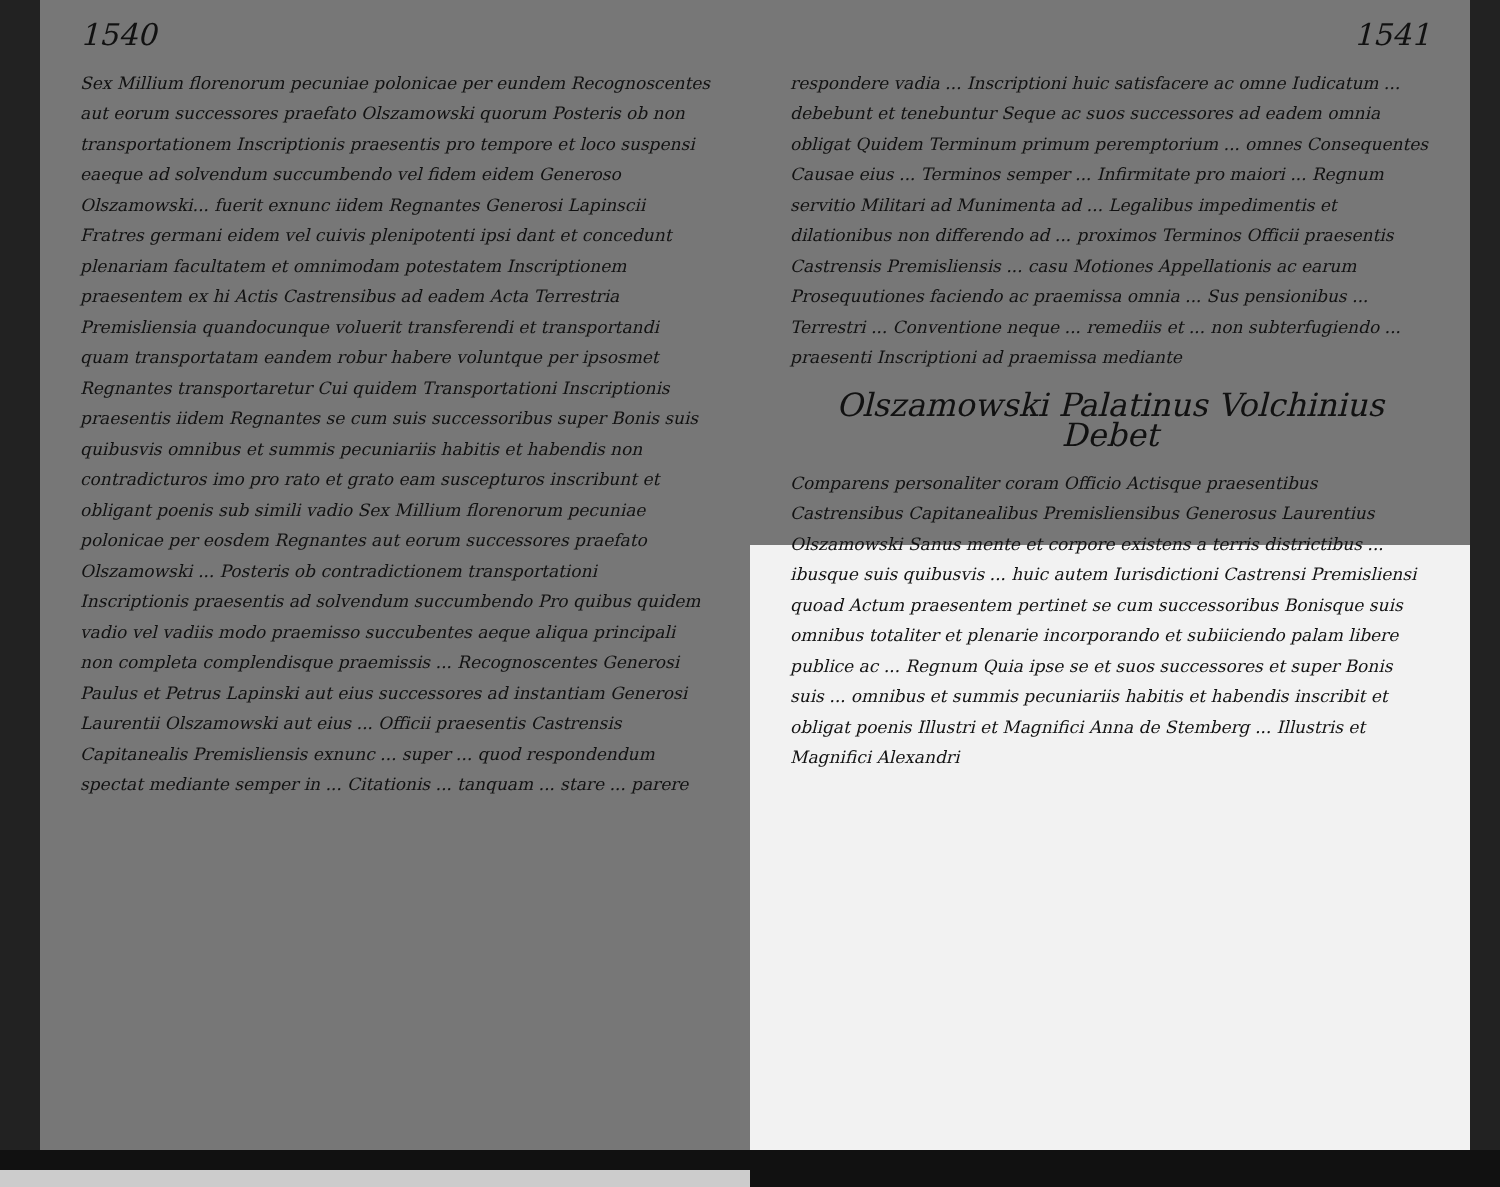1540
Sex Millium florenorum pecuniae polonicae per eundem Recognoscentes aut eorum successores praefato Olszamowski quorum Posteris ob non transportationem Inscriptionis praesentis pro tempore et loco suspensi eaeque ad solvendum succumbendo vel fidem eidem Generoso Olszamowski... fuerit exnunc iidem Regnantes Generosi Lapinscii Fratres germani eidem vel cuivis plenipotenti ipsi dant et concedunt plenariam facultatem et omnimodam potestatem Inscriptionem praesentem ex hi Actis Castrensibus ad eadem Acta Terrestria Premisliensia quandocunque voluerit transferendi et transportandi quam transportatam eandem robur habere voluntque per ipsosmet Regnantes transportaretur Cui quidem Transportationi Inscriptionis praesentis iidem Regnantes se cum suis successoribus super Bonis suis quibusvis omnibus et summis pecuniariis habitis et habendis non contradicturos imo pro rato et grato eam suscepturos inscribunt et obligant poenis sub simili vadio Sex Millium florenorum pecuniae polonicae per eosdem Regnantes aut eorum successores praefato Olszamowski ... Posteris ob contradictionem transportationi Inscriptionis praesentis ad solvendum succumbendo Pro quibus quidem vadio vel vadiis modo praemisso succubentes aeque aliqua principali non completa complendisque praemissis ... Recognoscentes Generosi Paulus et Petrus Lapinski aut eius successores ad instantiam Generosi Laurentii Olszamowski aut eius ... Officii praesentis Castrensis Capitanealis Premisliensis exnunc ... super ... quod respondendum spectat mediante semper in ... Citationis ... tanquam ... stare ... parere
1541
respondere vadia ... Inscriptioni huic satisfacere ac omne Iudicatum ... debebunt et tenebuntur Seque ac suos successores ad eadem omnia obligat Quidem Terminum primum peremptorium ... omnes Consequentes Causae eius ... Terminos semper ... Infirmitate pro maiori ... Regnum servitio Militari ad Munimenta ad ... Legalibus impedimentis et dilationibus non differendo ad ... proximos Terminos Officii praesentis Castrensis Premisliensis ... casu Motiones Appellationis ac earum Prosequutiones faciendo ac praemissa omnia ... Sus pensionibus ... Terrestri ... Conventione neque ... remediis et ... non subterfugiendo ... praesenti Inscriptioni ad praemissa mediante
Olszamowski Palatinus Volchinius
Debet
Comparens personaliter coram Officio Actisque praesentibus Castrensibus Capitanealibus Premisliensibus Generosus Laurentius Olszamowski Sanus mente et corpore existens a terris districtibus ... ibusque suis quibusvis ... huic autem Iurisdictioni Castrensi Premisliensi quoad Actum praesentem pertinet se cum successoribus Bonisque suis omnibus totaliter et plenarie incorporando et subiiciendo palam libere publice ac ... Regnum Quia ipse se et suos successores et super Bonis suis ... omnibus et summis pecuniariis habitis et habendis inscribit et obligat poenis Illustri et Magnifici Anna de Stemberg ... Illustris et Magnifici Alexandri